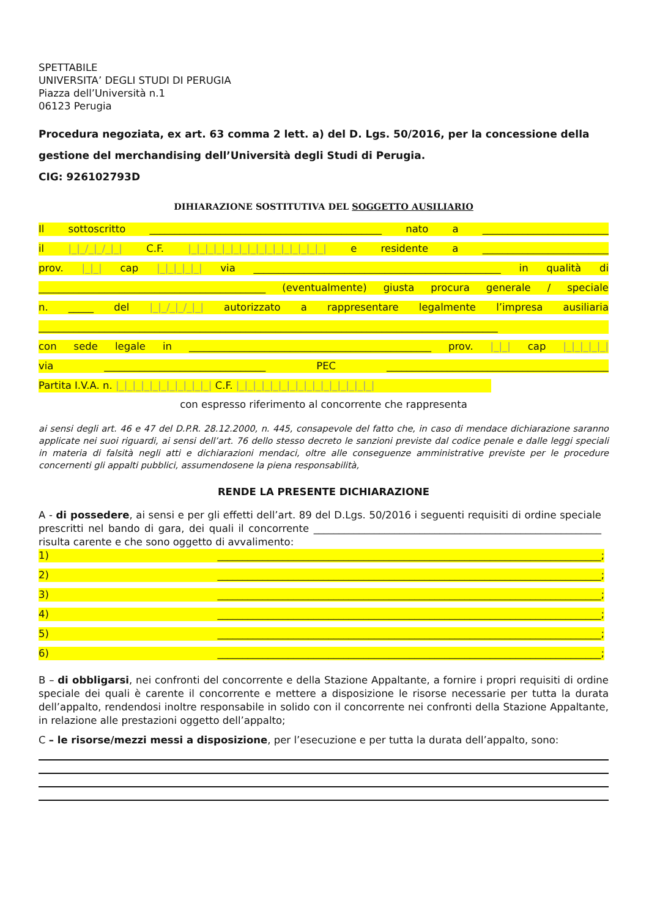SPETTABILE
UNIVERSITA’ DEGLI STUDI DI PERUGIA
Piazza dell’Università n.1
06123 Perugia
Procedura negoziata, ex art. 63 comma 2 lett. a) del D. Lgs. 50/2016, per la concessione della gestione del merchandising dell’Università degli Studi di Perugia.
CIG: 926102793D
DIHIARAZIONE SOSTITUTIVA DEL SOGGETTO AUSILIARIO
Il sottoscritto ______________________________________________ nato a _________________________
il |_|_/_|_/_|_| C.F. |_|_|_|_|_|_|_|_|_|_|_|_|_|_|_|_| e residente a _________________________
prov. |_|_| cap |_|_|_|_|_| via _________________________________________________ in qualità di
_____________________________________________ (eventualmente) giusta procura generale / speciale
n. _____ del |_|_/_|_/_|_| autorizzato a rappresentare legalmente l’impresa ausiliaria
___________________________________________________________________________________________
con sede legale in ________________________________________________ prov. |_|_| cap |_|_|_|_|_|
via ________________________________ PEC ____________________________________________
Partita I.V.A. n. |_|_|_|_|_|_|_|_|_|_|_| C.F. |_|_|_|_|_|_|_|_|_|_|_|_|_|_|_|_|
con espresso riferimento al concorrente che rappresenta
ai sensi degli art. 46 e 47 del D.P.R. 28.12.2000, n. 445, consapevole del fatto che, in caso di mendace dichiarazione saranno applicate nei suoi riguardi, ai sensi dell’art. 76 dello stesso decreto le sanzioni previste dal codice penale e dalle leggi speciali in materia di falsità negli atti e dichiarazioni mendaci, oltre alle conseguenze amministrative previste per le procedure concernenti gli appalti pubblici, assumendosene la piena responsabilità,
RENDE LA PRESENTE DICHIARAZIONE
A - di possedere, ai sensi e per gli effetti dell’art. 89 del D.Lgs. 50/2016 i seguenti requisiti di ordine speciale prescritti nel bando di gara, dei quali il concorrente _________________________________________________________ risulta carente e che sono oggetto di avvalimento:
1) ____________________________________________________________________________;
2) ____________________________________________________________________________;
3) ____________________________________________________________________________;
4) ____________________________________________________________________________;
5) ____________________________________________________________________________;
6) ____________________________________________________________________________;
B – di obbligarsi, nei confronti del concorrente e della Stazione Appaltante, a fornire i propri requisiti di ordine speciale dei quali è carente il concorrente e mettere a disposizione le risorse necessarie per tutta la durata dell’appalto, rendendosi inoltre responsabile in solido con il concorrente nei confronti della Stazione Appaltante, in relazione alle prestazioni oggetto dell’appalto;
C – le risorse/mezzi messi a disposizione, per l’esecuzione e per tutta la durata dell’appalto, sono: